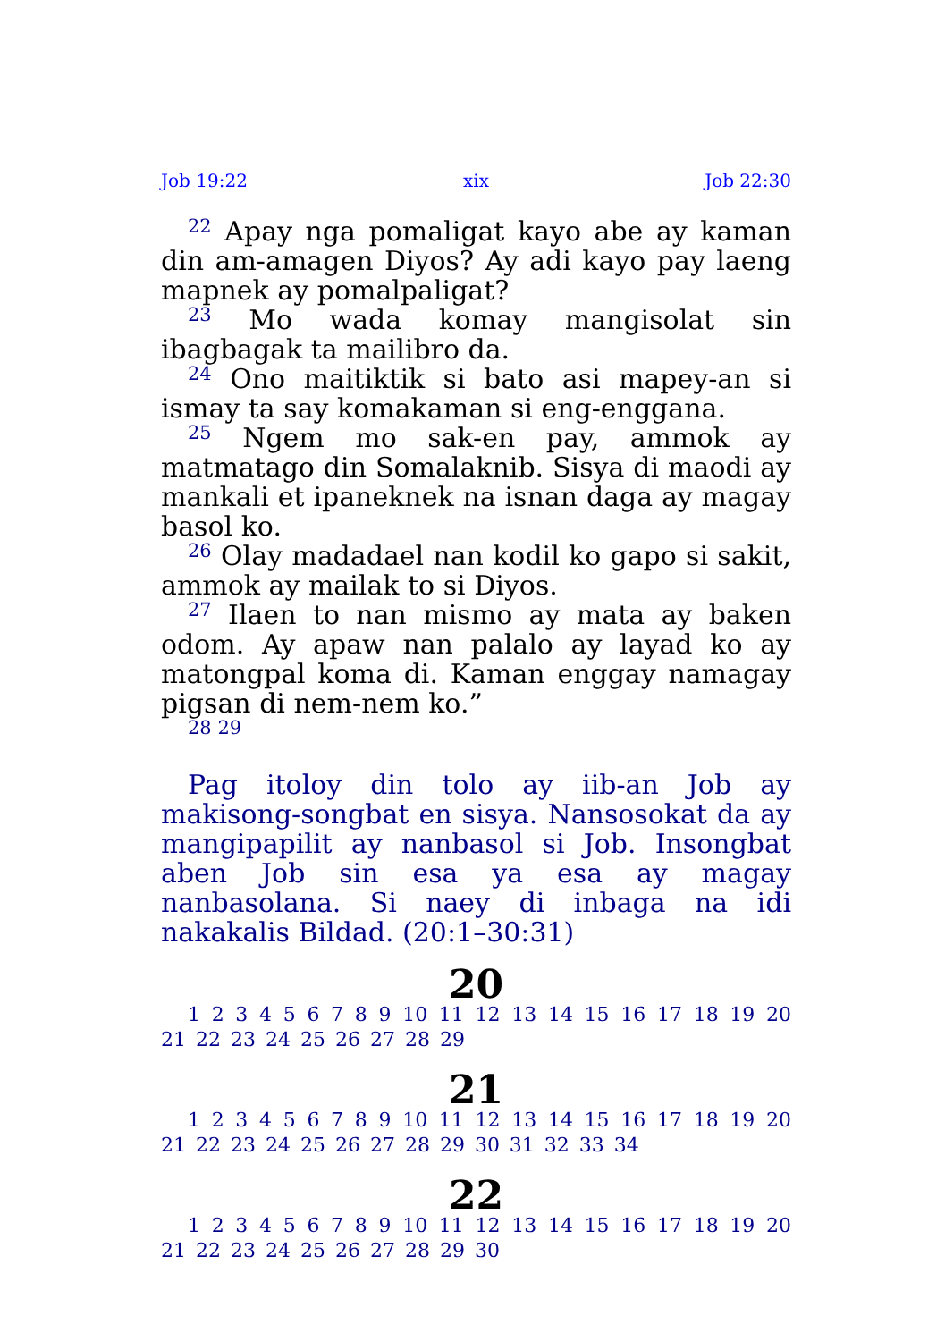Job 19:22 xix Job 22:30
<sup>22</sup> Apay nga pomaligat kayo abe ay kaman din am-amagen Diyos? Ay adi kayo pay laeng mapnek ay pomalpaligat?
<sup>23</sup> Mo wada komay mangisolat sin ibagbagak ta mailibro da.
<sup>24</sup> Ono maitiktik si bato asi mapey-an si ismay ta say komakaman si eng-enggana.
<sup>25</sup> Ngem mo sak-en pay, ammok ay matmatago din Somalaknib. Sisya di maodi ay mankali et ipaneknek na isnan daga ay magay basol ko.
<sup>26</sup> Olay madadael nan kodil ko gapo si sakit, ammok ay mailak to si Diyos.
<sup>27</sup> Ilaen to nan mismo ay mata ay baken odom. Ay apaw nan palalo ay layad ko ay matongpal koma di. Kaman enggay namagay pigsan di nem-nem ko.”
28 29
Pag itoloy din tolo ay iib-an Job ay makisong-songbat en sisya. Nansosokat da ay mangipapilit ay nanbasol si Job. Insongbat aben Job sin esa ya esa ay magay nanbasolana. Si naey di inbaga na idi nakakalis Bildad. (20:1–30:31)
20
1 2 3 4 5 6 7 8 9 10 11 12 13 14 15 16 17 18 19 20 21 22 23 24 25 26 27 28 29
21
1 2 3 4 5 6 7 8 9 10 11 12 13 14 15 16 17 18 19 20 21 22 23 24 25 26 27 28 29 30 31 32 33 34
22
1 2 3 4 5 6 7 8 9 10 11 12 13 14 15 16 17 18 19 20 21 22 23 24 25 26 27 28 29 30